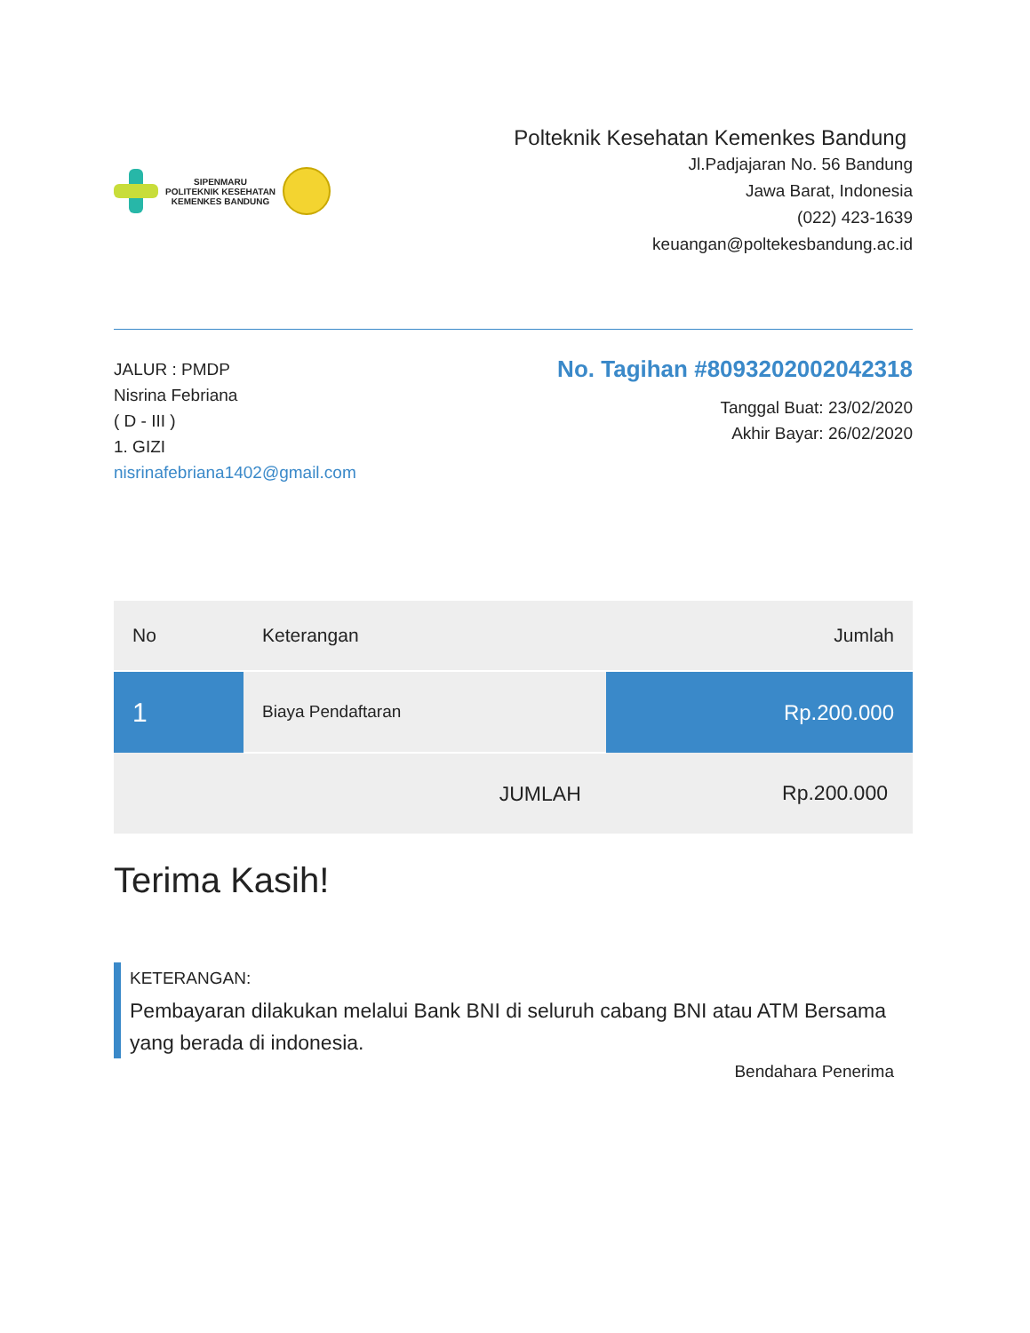SIPENMARU
POLITEKNIK KESEHATAN
KEMENKES BANDUNG
Polteknik Kesehatan Kemenkes Bandung
Jl.Padjajaran No. 56 Bandung
Jawa Barat, Indonesia
(022) 423-1639
keuangan@poltekesbandung.ac.id
JALUR : PMDP
Nisrina Febriana
( D - III )
1. GIZI
nisrinafebriana1402@gmail.com
No. Tagihan #8093202002042318
Tanggal Buat: 23/02/2020
Akhir Bayar: 26/02/2020
| No | Keterangan | Jumlah |
| --- | --- | --- |
| 1 | Biaya Pendaftaran | Rp.200.000 |
| | JUMLAH | Rp.200.000 |
Terima Kasih!
KETERANGAN:
Pembayaran dilakukan melalui Bank BNI di seluruh cabang BNI atau ATM Bersama yang berada di indonesia.
Bendahara Penerima